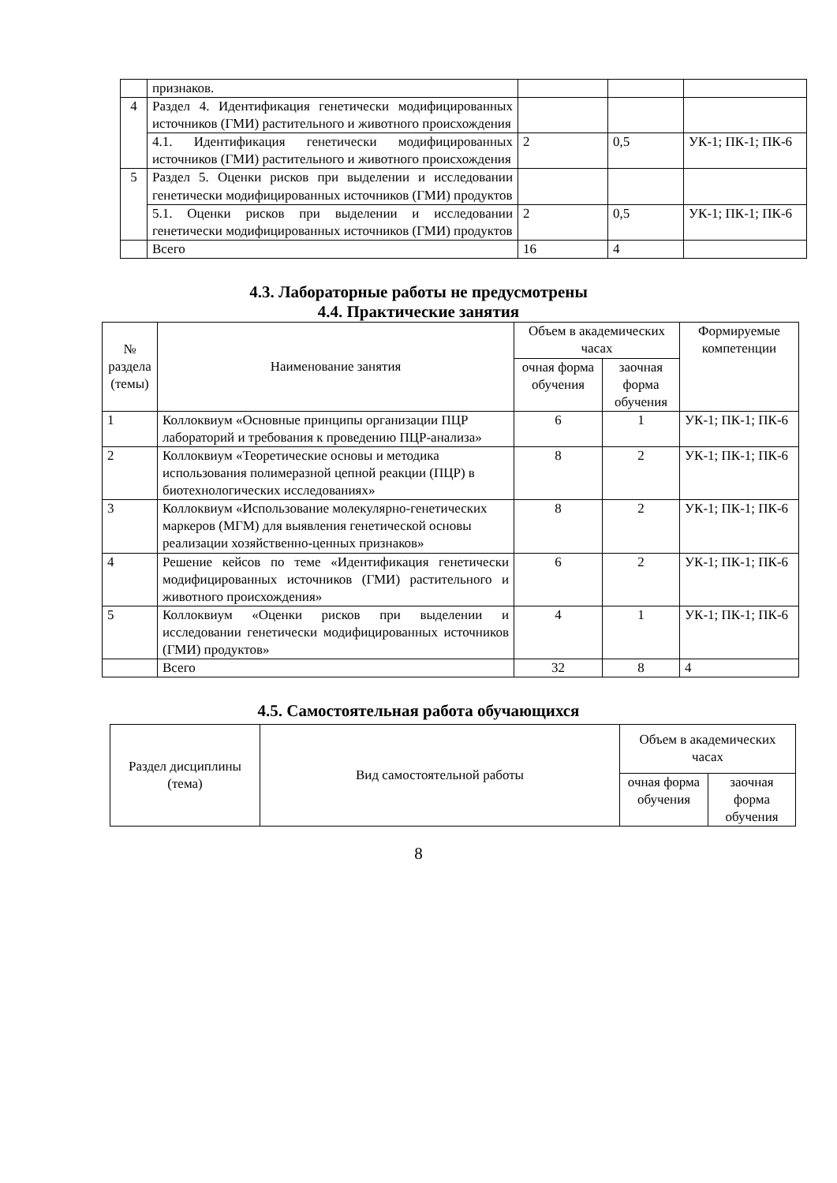| | признаков. | | | |
| 4 | Раздел 4. Идентификация генетически модифицированных источников (ГМИ) растительного и животного происхождения | | | |
| | 4.1. Идентификация генетически модифицированных источников (ГМИ) растительного и животного происхождения | 2 | 0,5 | УК-1; ПК-1; ПК-6 |
| 5 | Раздел 5. Оценки рисков при выделении и исследовании генетически модифицированных источников (ГМИ) продуктов | | | |
| | 5.1. Оценки рисков при выделении и исследовании генетически модифицированных источников (ГМИ) продуктов | 2 | 0,5 | УК-1; ПК-1; ПК-6 |
| | Всего | 16 | 4 | |
4.3. Лабораторные работы не предусмотрены
4.4. Практические занятия
| № раздела (темы) | Наименование занятия | Объем в академических часах | | Формируемые компетенции |
| --- | --- | --- | --- | --- |
| | | очная форма обучения | заочная форма обучения | |
| 1 | Коллоквиум «Основные принципы организации ПЦР лабораторий и требования к проведению ПЦР-анализа» | 6 | 1 | УК-1; ПК-1; ПК-6 |
| 2 | Коллоквиум «Теоретические основы и методика использования полимеразной цепной реакции (ПЦР) в биотехнологических исследованиях» | 8 | 2 | УК-1; ПК-1; ПК-6 |
| 3 | Коллоквиум «Использование молекулярно-генетических маркеров (МГМ) для выявления генетической основы реализации хозяйственно-ценных признаков» | 8 | 2 | УК-1; ПК-1; ПК-6 |
| 4 | Решение кейсов по теме «Идентификация генетически модифицированных источников (ГМИ) растительного и животного происхождения» | 6 | 2 | УК-1; ПК-1; ПК-6 |
| 5 | Коллоквиум «Оценки рисков при выделении и исследовании генетически модифицированных источников (ГМИ) продуктов» | 4 | 1 | УК-1; ПК-1; ПК-6 |
| | Всего | 32 | 8 | 4 |
4.5. Самостоятельная работа обучающихся
| Раздел дисциплины (тема) | Вид самостоятельной работы | Объем в академических часах | |
| --- | --- | --- | --- |
| | | очная форма обучения | заочная форма обучения |
8